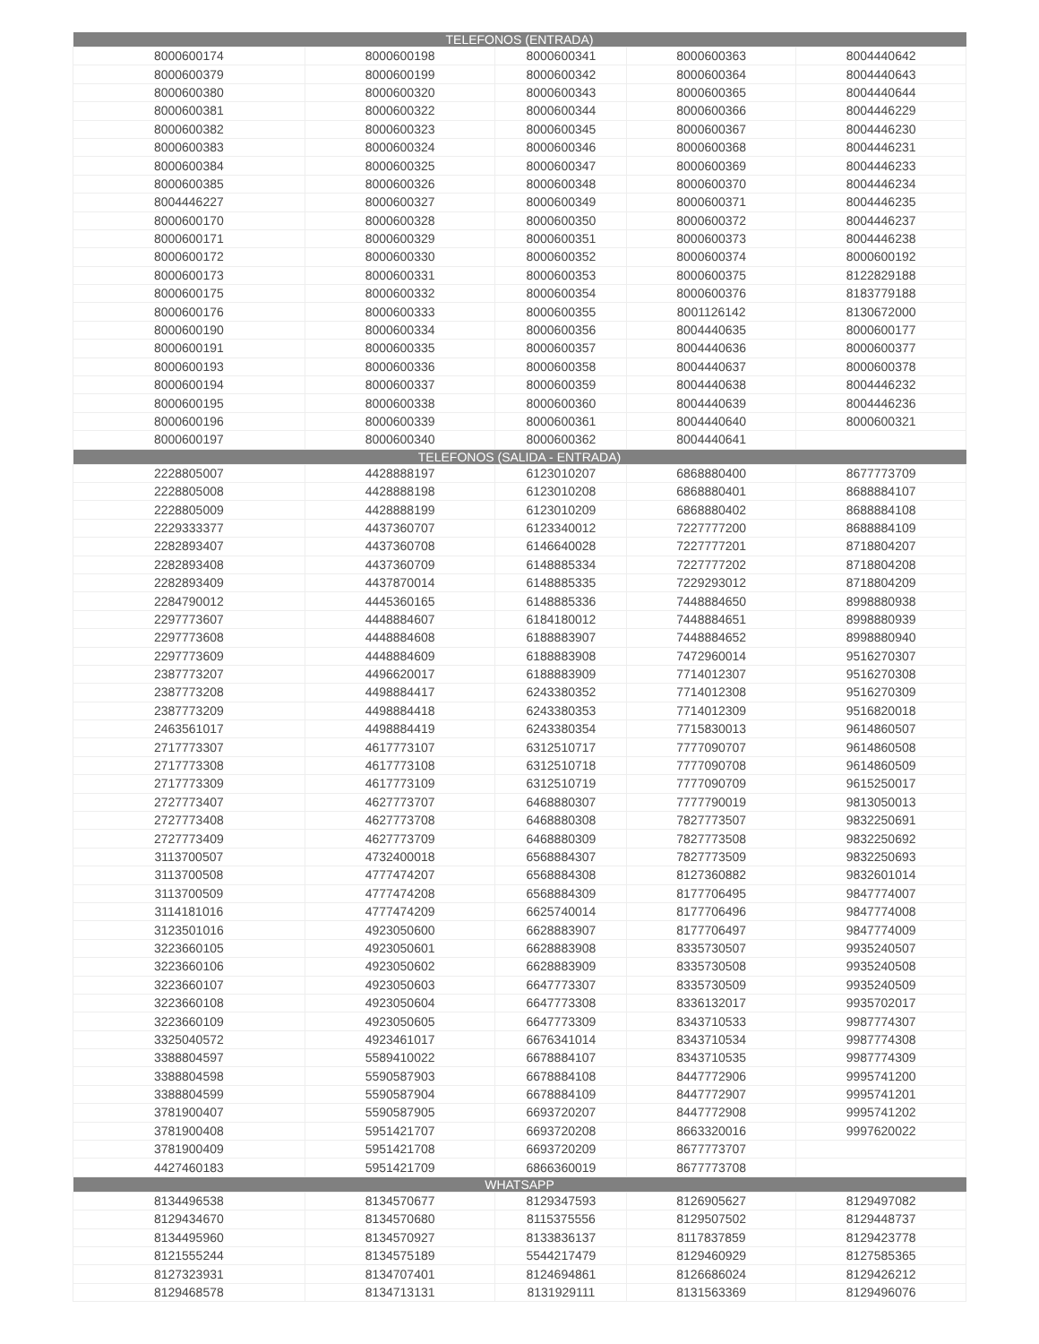| TELEFONOS (ENTRADA) | | | | |
| --- | --- | --- | --- | --- |
| 8000600174 | 8000600198 | 8000600341 | 8000600363 | 8004440642 |
| 8000600379 | 8000600199 | 8000600342 | 8000600364 | 8004440643 |
| 8000600380 | 8000600320 | 8000600343 | 8000600365 | 8004440644 |
| 8000600381 | 8000600322 | 8000600344 | 8000600366 | 8004446229 |
| 8000600382 | 8000600323 | 8000600345 | 8000600367 | 8004446230 |
| 8000600383 | 8000600324 | 8000600346 | 8000600368 | 8004446231 |
| 8000600384 | 8000600325 | 8000600347 | 8000600369 | 8004446233 |
| 8000600385 | 8000600326 | 8000600348 | 8000600370 | 8004446234 |
| 8004446227 | 8000600327 | 8000600349 | 8000600371 | 8004446235 |
| 8000600170 | 8000600328 | 8000600350 | 8000600372 | 8004446237 |
| 8000600171 | 8000600329 | 8000600351 | 8000600373 | 8004446238 |
| 8000600172 | 8000600330 | 8000600352 | 8000600374 | 8000600192 |
| 8000600173 | 8000600331 | 8000600353 | 8000600375 | 8122829188 |
| 8000600175 | 8000600332 | 8000600354 | 8000600376 | 8183779188 |
| 8000600176 | 8000600333 | 8000600355 | 8001126142 | 8130672000 |
| 8000600190 | 8000600334 | 8000600356 | 8004440635 | 8000600177 |
| 8000600191 | 8000600335 | 8000600357 | 8004440636 | 8000600377 |
| 8000600193 | 8000600336 | 8000600358 | 8004440637 | 8000600378 |
| 8000600194 | 8000600337 | 8000600359 | 8004440638 | 8004446232 |
| 8000600195 | 8000600338 | 8000600360 | 8004440639 | 8004446236 |
| 8000600196 | 8000600339 | 8000600361 | 8004440640 | 8000600321 |
| 8000600197 | 8000600340 | 8000600362 | 8004440641 | |
| TELEFONOS (SALIDA - ENTRADA) | | | | |
| 2228805007 | 4428888197 | 6123010207 | 6868880400 | 8677773709 |
| 2228805008 | 4428888198 | 6123010208 | 6868880401 | 8688884107 |
| 2228805009 | 4428888199 | 6123010209 | 6868880402 | 8688884108 |
| 2229333377 | 4437360707 | 6123340012 | 7227777200 | 8688884109 |
| 2282893407 | 4437360708 | 6146640028 | 7227777201 | 8718804207 |
| 2282893408 | 4437360709 | 6148885334 | 7227777202 | 8718804208 |
| 2282893409 | 4437870014 | 6148885335 | 7229293012 | 8718804209 |
| 2284790012 | 4445360165 | 6148885336 | 7448884650 | 8998880938 |
| 2297773607 | 4448884607 | 6184180012 | 7448884651 | 8998880939 |
| 2297773608 | 4448884608 | 6188883907 | 7448884652 | 8998880940 |
| 2297773609 | 4448884609 | 6188883908 | 7472960014 | 9516270307 |
| 2387773207 | 4496620017 | 6188883909 | 7714012307 | 9516270308 |
| 2387773208 | 4498884417 | 6243380352 | 7714012308 | 9516270309 |
| 2387773209 | 4498884418 | 6243380353 | 7714012309 | 9516820018 |
| 2463561017 | 4498884419 | 6243380354 | 7715830013 | 9614860507 |
| 2717773307 | 4617773107 | 6312510717 | 7777090707 | 9614860508 |
| 2717773308 | 4617773108 | 6312510718 | 7777090708 | 9614860509 |
| 2717773309 | 4617773109 | 6312510719 | 7777090709 | 9615250017 |
| 2727773407 | 4627773707 | 6468880307 | 7777790019 | 9813050013 |
| 2727773408 | 4627773708 | 6468880308 | 7827773507 | 9832250691 |
| 2727773409 | 4627773709 | 6468880309 | 7827773508 | 9832250692 |
| 3113700507 | 4732400018 | 6568884307 | 7827773509 | 9832250693 |
| 3113700508 | 4777474207 | 6568884308 | 8127360882 | 9832601014 |
| 3113700509 | 4777474208 | 6568884309 | 8177706495 | 9847774007 |
| 3114181016 | 4777474209 | 6625740014 | 8177706496 | 9847774008 |
| 3123501016 | 4923050600 | 6628883907 | 8177706497 | 9847774009 |
| 3223660105 | 4923050601 | 6628883908 | 8335730507 | 9935240507 |
| 3223660106 | 4923050602 | 6628883909 | 8335730508 | 9935240508 |
| 3223660107 | 4923050603 | 6647773307 | 8335730509 | 9935240509 |
| 3223660108 | 4923050604 | 6647773308 | 8336132017 | 9935702017 |
| 3223660109 | 4923050605 | 6647773309 | 8343710533 | 9987774307 |
| 3325040572 | 4923461017 | 6676341014 | 8343710534 | 9987774308 |
| 3388804597 | 5589410022 | 6678884107 | 8343710535 | 9987774309 |
| 3388804598 | 5590587903 | 6678884108 | 8447772906 | 9995741200 |
| 3388804599 | 5590587904 | 6678884109 | 8447772907 | 9995741201 |
| 3781900407 | 5590587905 | 6693720207 | 8447772908 | 9995741202 |
| 3781900408 | 5951421707 | 6693720208 | 8663320016 | 9997620022 |
| 3781900409 | 5951421708 | 6693720209 | 8677773707 | |
| 4427460183 | 5951421709 | 6866360019 | 8677773708 | |
| WHATSAPP | | | | |
| 8134496538 | 8134570677 | 8129347593 | 8126905627 | 8129497082 |
| 8129434670 | 8134570680 | 8115375556 | 8129507502 | 8129448737 |
| 8134495960 | 8134570927 | 8133836137 | 8117837859 | 8129423778 |
| 8121555244 | 8134575189 | 5544217479 | 8129460929 | 8127585365 |
| 8127323931 | 8134707401 | 8124694861 | 8126686024 | 8129426212 |
| 8129468578 | 8134713131 | 8131929111 | 8131563369 | 8129496076 |